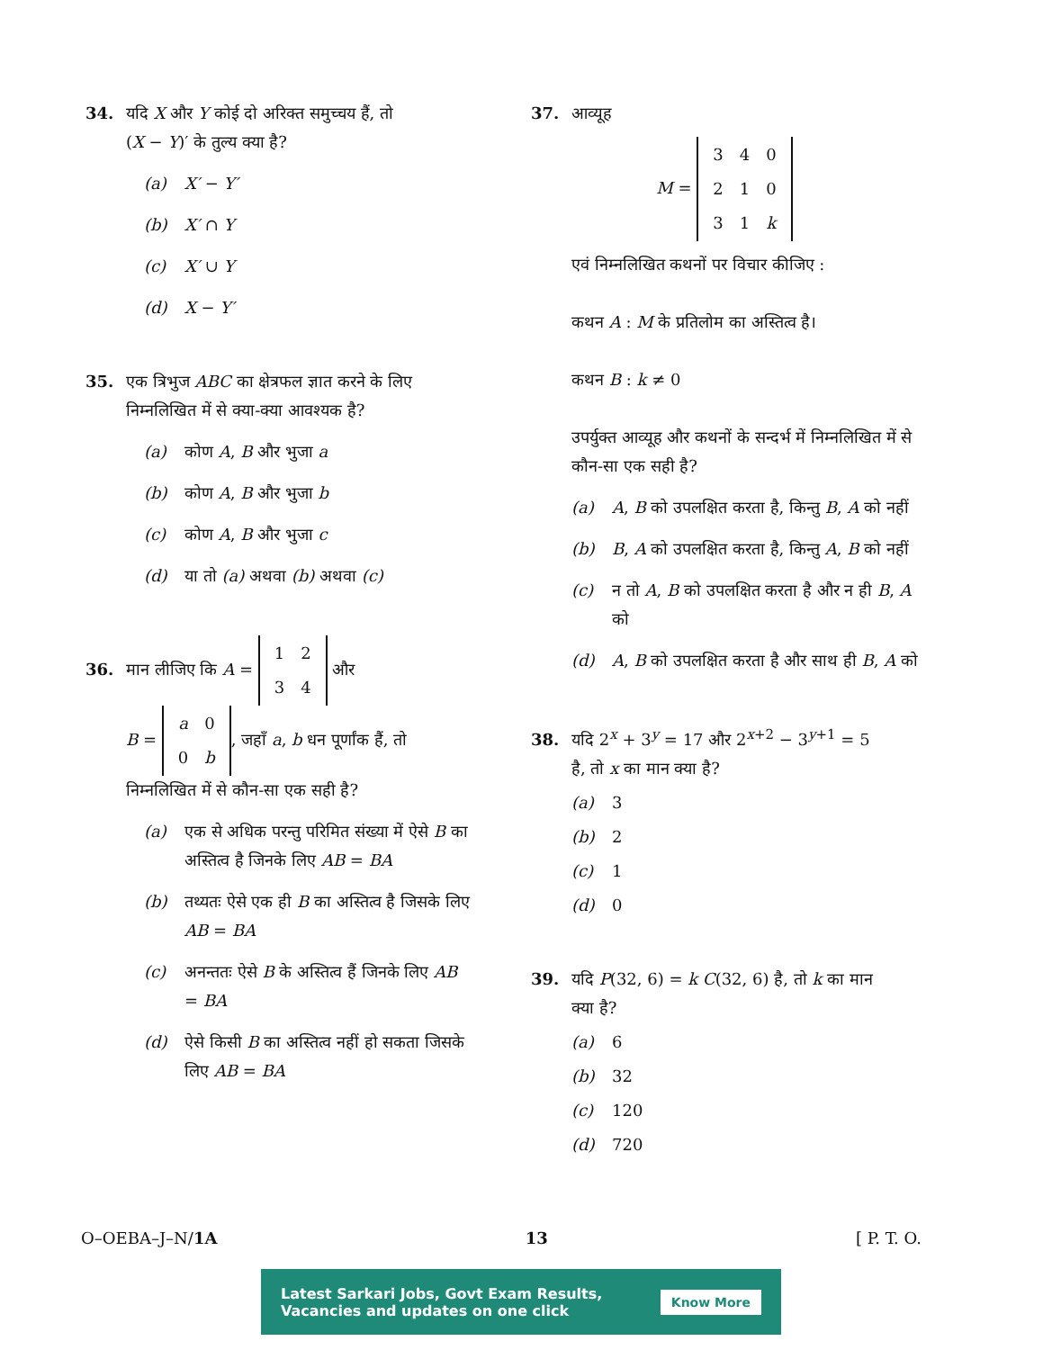34. यदि X और Y कोई दो अरिक्त समुच्चय हैं, तो
(X − Y)′ के तुल्य क्या है?
(a) X′ − Y′
(b) X′ ∩ Y
(c) X′ ∪ Y
(d) X − Y′
35. एक त्रिभुज ABC का क्षेत्रफल ज्ञात करने के लिए
निम्नलिखित में से क्या-क्या आवश्यक है?
(a) कोण A, B और भुजा a
(b) कोण A, B और भुजा b
(c) कोण A, B और भुजा c
(d) या तो (a) अथवा (b) अथवा (c)
36. मान लीजिए कि A =
| 1 | 2 |
| 3 | 4 |
और
B =
| a | 0 |
| 0 | b |
, जहाँ a, b धन पूर्णांक हैं, तो निम्नलिखित में से कौन-सा एक सही है?
(a) एक से अधिक परन्तु परिमित संख्या में ऐसे B का अस्तित्व है जिनके लिए AB = BA
(b) तथ्यतः ऐसे एक ही B का अस्तित्व है जिसके लिए AB = BA
(c) अनन्ततः ऐसे B के अस्तित्व हैं जिनके लिए AB = BA
(d) ऐसे किसी B का अस्तित्व नहीं हो सकता जिसके लिए AB = BA
37. आव्यूह
M =
| 3 | 4 | 0 |
| 2 | 1 | 0 |
| 3 | 1 | k |
एवं निम्नलिखित कथनों पर विचार कीजिए :
कथन A : M के प्रतिलोम का अस्तित्व है।
कथन B : k ≠ 0
उपर्युक्त आव्यूह और कथनों के सन्दर्भ में निम्नलिखित में से कौन-सा एक सही है?
(a) A, B को उपलक्षित करता है, किन्तु B, A को नहीं
(b) B, A को उपलक्षित करता है, किन्तु A, B को नहीं
(c) न तो A, B को उपलक्षित करता है और न ही B, A को
(d) A, B को उपलक्षित करता है और साथ ही B, A को
38. यदि 2<sup>x</sup> + 3<sup>y</sup> = 17 और 2<sup>x+2</sup> − 3<sup>y+1</sup> = 5
है, तो x का मान क्या है?
(a) 3
(b) 2
(c) 1
(d) 0
39. यदि P(32, 6) = k C(32, 6) है, तो k का मान
क्या है?
(a) 6
(b) 32
(c) 120
(d) 720
O–OEBA–J–N/1A 13 [ P. T. O.
Latest Sarkari Jobs, Govt Exam Results,
Vacancies and updates on one click Know More